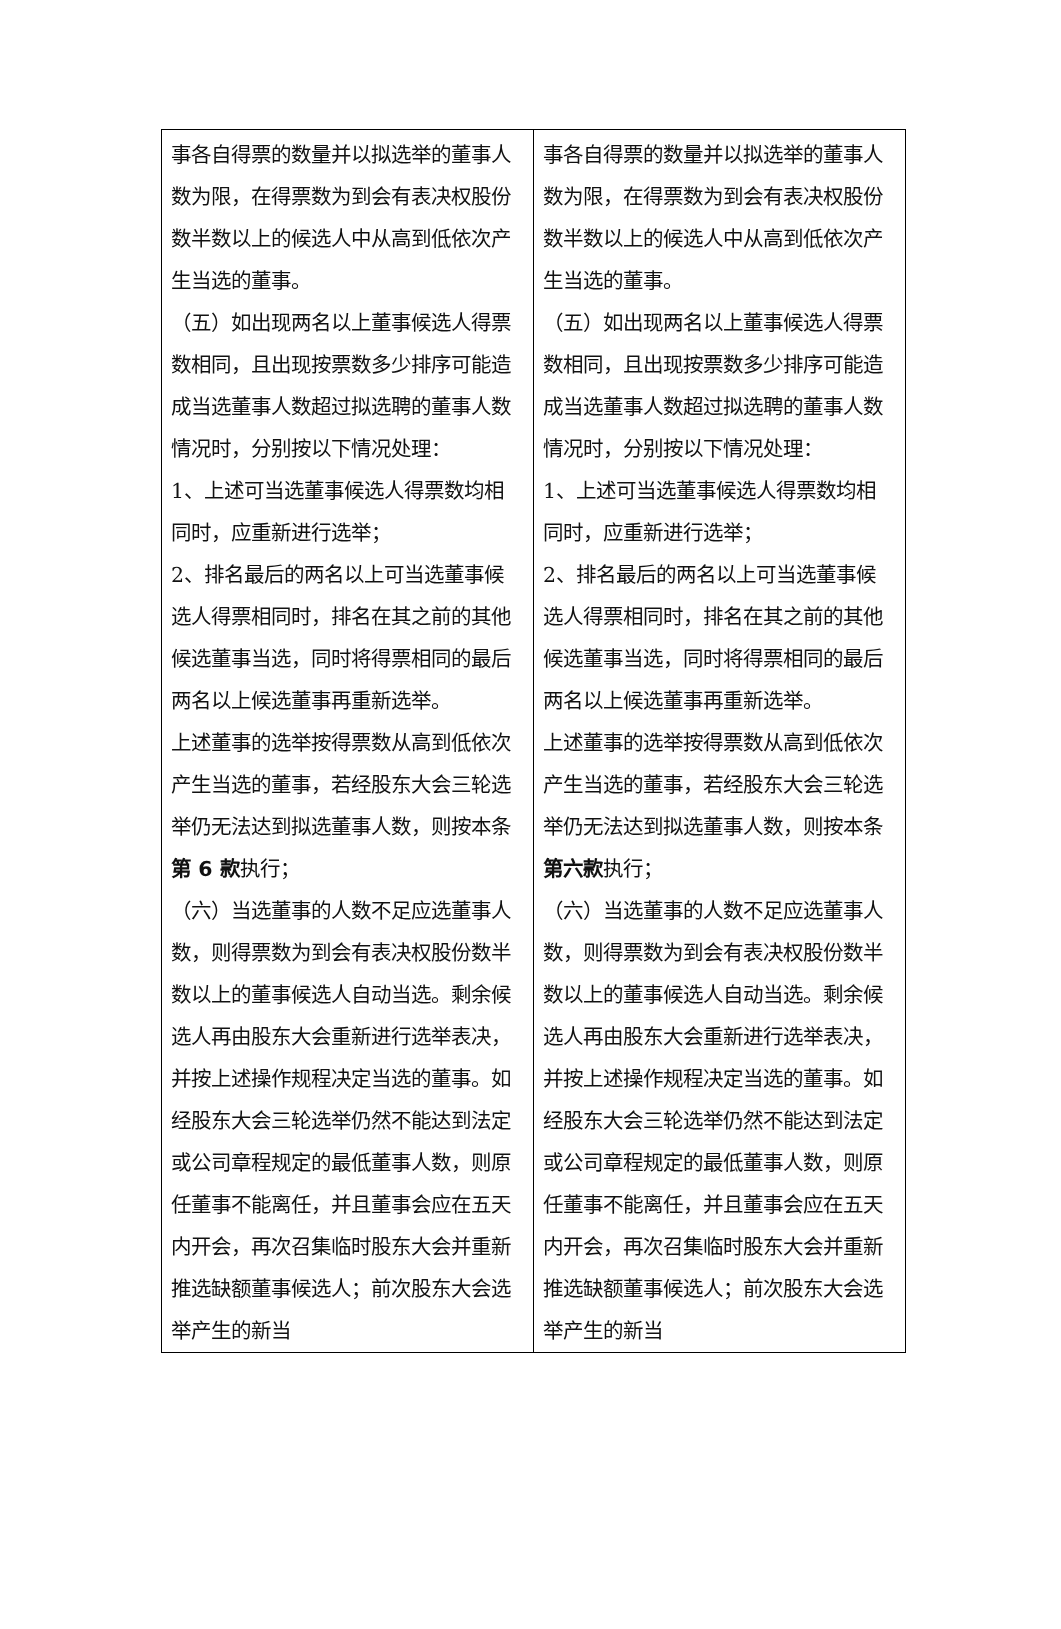| 事各自得票的数量并以拟选举的董事人数为限，在得票数为到会有表决权股份数半数以上的候选人中从高到低依次产生当选的董事。 （五）如出现两名以上董事候选人得票数相同，且出现按票数多少排序可能造成当选董事人数超过拟选聘的董事人数情况时，分别按以下情况处理： 1、上述可当选董事候选人得票数均相同时，应重新进行选举； 2、排名最后的两名以上可当选董事候选人得票相同时，排名在其之前的其他候选董事当选，同时将得票相同的最后两名以上候选董事再重新选举。 上述董事的选举按得票数从高到低依次产生当选的董事，若经股东大会三轮选举仍无法达到拟选董事人数，则按本条 第 6 款 执行； （六）当选董事的人数不足应选董事人数，则得票数为到会有表决权股份数半数以上的董事候选人自动当选。剩余候选人再由股东大会重新进行选举表决，并按上述操作规程决定当选的董事。如经股东大会三轮选举仍然不能达到法定或公司章程规定的最低董事人数，则原任董事不能离任，并且董事会应在五天内开会，再次召集临时股东大会并重新推选缺额董事候选人；前次股东大会选举产生的新当 | 事各自得票的数量并以拟选举的董事人数为限，在得票数为到会有表决权股份数半数以上的候选人中从高到低依次产生当选的董事。 （五）如出现两名以上董事候选人得票数相同，且出现按票数多少排序可能造成当选董事人数超过拟选聘的董事人数情况时，分别按以下情况处理： 1、上述可当选董事候选人得票数均相同时，应重新进行选举； 2、排名最后的两名以上可当选董事候选人得票相同时，排名在其之前的其他候选董事当选，同时将得票相同的最后两名以上候选董事再重新选举。 上述董事的选举按得票数从高到低依次产生当选的董事，若经股东大会三轮选举仍无法达到拟选董事人数，则按本条 第六款 执行； （六）当选董事的人数不足应选董事人数，则得票数为到会有表决权股份数半数以上的董事候选人自动当选。剩余候选人再由股东大会重新进行选举表决，并按上述操作规程决定当选的董事。如经股东大会三轮选举仍然不能达到法定或公司章程规定的最低董事人数，则原任董事不能离任，并且董事会应在五天内开会，再次召集临时股东大会并重新推选缺额董事候选人；前次股东大会选举产生的新当 |